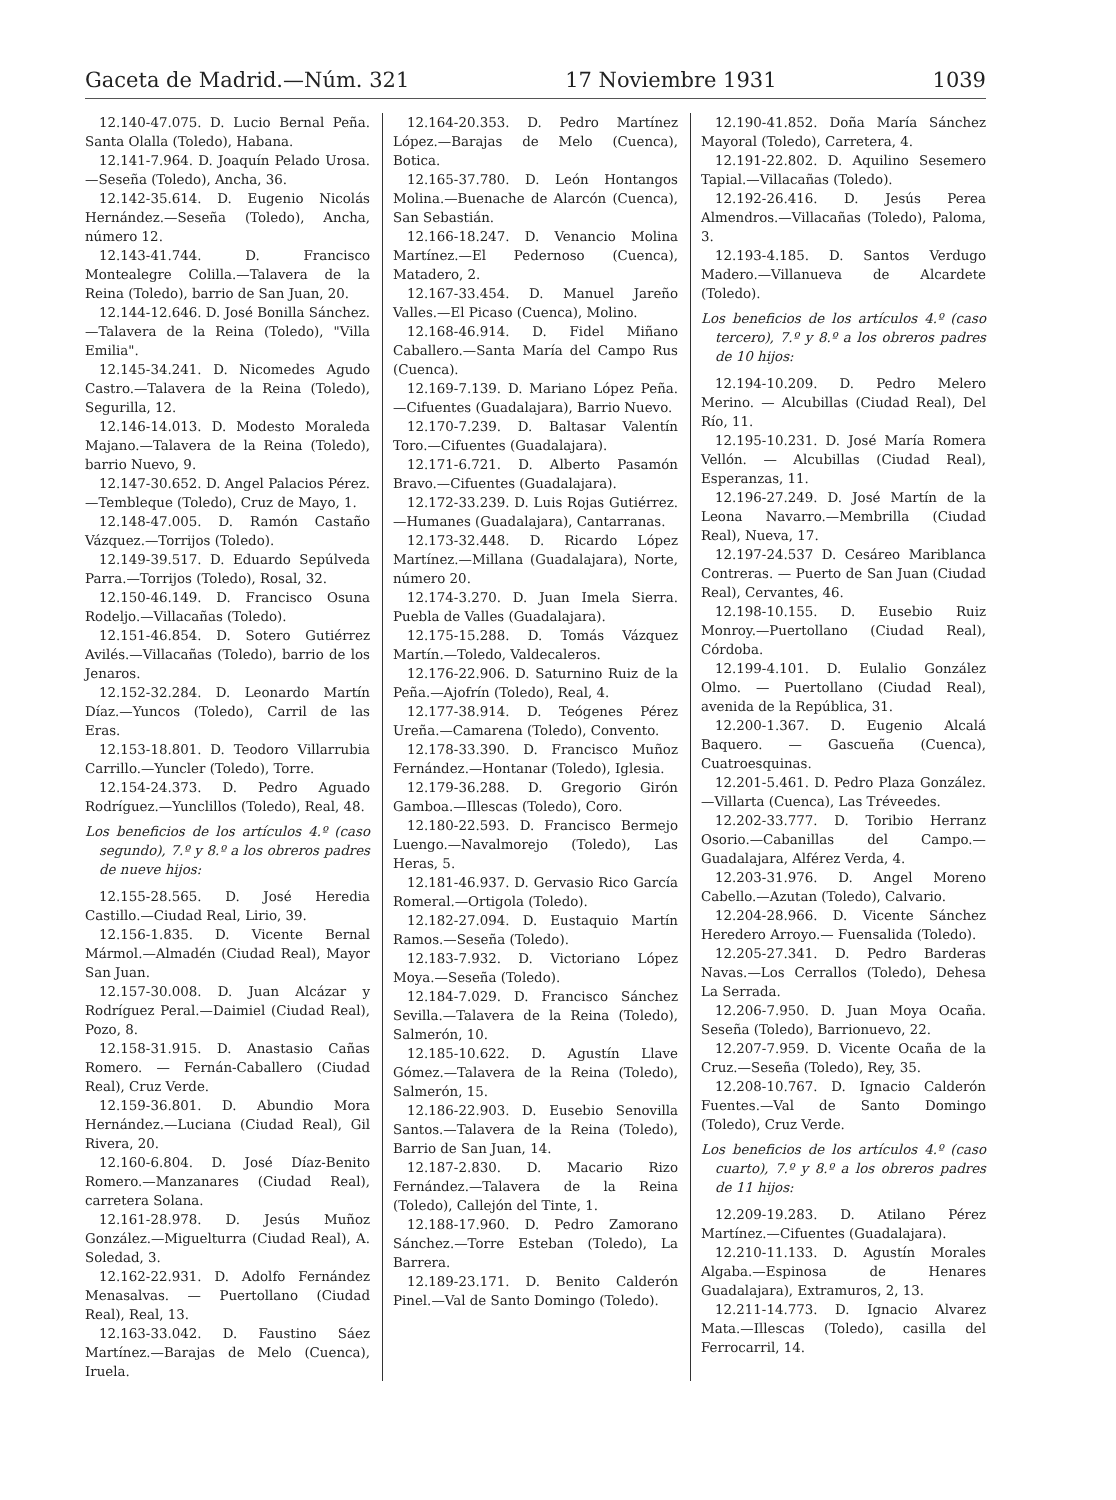Gaceta de Madrid.—Núm. 321 17 Noviembre 1931 1039
12.140-47.075. D. Lucio Bernal Peña. Santa Olalla (Toledo), Habana.
12.141-7.964. D. Joaquín Pelado Urosa.—Seseña (Toledo), Ancha, 36.
12.142-35.614. D. Eugenio Nicolás Hernández.—Seseña (Toledo), Ancha, número 12.
12.143-41.744. D. Francisco Montealegre Colilla.—Talavera de la Reina (Toledo), barrio de San Juan, 20.
12.144-12.646. D. José Bonilla Sánchez.—Talavera de la Reina (Toledo), "Villa Emilia".
12.145-34.241. D. Nicomedes Agudo Castro.—Talavera de la Reina (Toledo), Segurilla, 12.
12.146-14.013. D. Modesto Moraleda Majano.—Talavera de la Reina (Toledo), barrio Nuevo, 9.
12.147-30.652. D. Angel Palacios Pérez.—Tembleque (Toledo), Cruz de Mayo, 1.
12.148-47.005. D. Ramón Castaño Vázquez.—Torrijos (Toledo).
12.149-39.517. D. Eduardo Sepúlveda Parra.—Torrijos (Toledo), Rosal, 32.
12.150-46.149. D. Francisco Osuna Rodeljo.—Villacañas (Toledo).
12.151-46.854. D. Sotero Gutiérrez Avilés.—Villacañas (Toledo), barrio de los Jenaros.
12.152-32.284. D. Leonardo Martín Díaz.—Yuncos (Toledo), Carril de las Eras.
12.153-18.801. D. Teodoro Villarrubia Carrillo.—Yuncler (Toledo), Torre.
12.154-24.373. D. Pedro Aguado Rodríguez.—Yunclillos (Toledo), Real, 48.
Los beneficios de los artículos 4.º (caso segundo), 7.º y 8.º a los obreros padres de nueve hijos:
12.155-28.565. D. José Heredia Castillo.—Ciudad Real, Lirio, 39.
12.156-1.835. D. Vicente Bernal Mármol.—Almadén (Ciudad Real), Mayor San Juan.
12.157-30.008. D. Juan Alcázar y Rodríguez Peral.—Daimiel (Ciudad Real), Pozo, 8.
12.158-31.915. D. Anastasio Cañas Romero. — Fernán-Caballero (Ciudad Real), Cruz Verde.
12.159-36.801. D. Abundio Mora Hernández.—Luciana (Ciudad Real), Gil Rivera, 20.
12.160-6.804. D. José Díaz-Benito Romero.—Manzanares (Ciudad Real), carretera Solana.
12.161-28.978. D. Jesús Muñoz González.—Miguelturra (Ciudad Real), A. Soledad, 3.
12.162-22.931. D. Adolfo Fernández Menasalvas. — Puertollano (Ciudad Real), Real, 13.
12.163-33.042. D. Faustino Sáez Martínez.—Barajas de Melo (Cuenca), Iruela.
12.164-20.353. D. Pedro Martínez López.—Barajas de Melo (Cuenca), Botica.
12.165-37.780. D. León Hontangos Molina.—Buenache de Alarcón (Cuenca), San Sebastián.
12.166-18.247. D. Venancio Molina Martínez.—El Pedernoso (Cuenca), Matadero, 2.
12.167-33.454. D. Manuel Jareño Valles.—El Picaso (Cuenca), Molino.
12.168-46.914. D. Fidel Miñano Caballero.—Santa María del Campo Rus (Cuenca).
12.169-7.139. D. Mariano López Peña.—Cifuentes (Guadalajara), Barrio Nuevo.
12.170-7.239. D. Baltasar Valentín Toro.—Cifuentes (Guadalajara).
12.171-6.721. D. Alberto Pasamón Bravo.—Cifuentes (Guadalajara).
12.172-33.239. D. Luis Rojas Gutiérrez.—Humanes (Guadalajara), Cantarranas.
12.173-32.448. D. Ricardo López Martínez.—Millana (Guadalajara), Norte, número 20.
12.174-3.270. D. Juan Imela Sierra. Puebla de Valles (Guadalajara).
12.175-15.288. D. Tomás Vázquez Martín.—Toledo, Valdecaleros.
12.176-22.906. D. Saturnino Ruiz de la Peña.—Ajofrín (Toledo), Real, 4.
12.177-38.914. D. Teógenes Pérez Ureña.—Camarena (Toledo), Convento.
12.178-33.390. D. Francisco Muñoz Fernández.—Hontanar (Toledo), Iglesia.
12.179-36.288. D. Gregorio Girón Gamboa.—Illescas (Toledo), Coro.
12.180-22.593. D. Francisco Bermejo Luengo.—Navalmorejo (Toledo), Las Heras, 5.
12.181-46.937. D. Gervasio Rico García Romeral.—Ortigola (Toledo).
12.182-27.094. D. Eustaquio Martín Ramos.—Seseña (Toledo).
12.183-7.932. D. Victoriano López Moya.—Seseña (Toledo).
12.184-7.029. D. Francisco Sánchez Sevilla.—Talavera de la Reina (Toledo), Salmerón, 10.
12.185-10.622. D. Agustín Llave Gómez.—Talavera de la Reina (Toledo), Salmerón, 15.
12.186-22.903. D. Eusebio Senovilla Santos.—Talavera de la Reina (Toledo), Barrio de San Juan, 14.
12.187-2.830. D. Macario Rizo Fernández.—Talavera de la Reina (Toledo), Callejón del Tinte, 1.
12.188-17.960. D. Pedro Zamorano Sánchez.—Torre Esteban (Toledo), La Barrera.
12.189-23.171. D. Benito Calderón Pinel.—Val de Santo Domingo (Toledo).
12.190-41.852. Doña María Sánchez Mayoral (Toledo), Carretera, 4.
12.191-22.802. D. Aquilino Sesemero Tapial.—Villacañas (Toledo).
12.192-26.416. D. Jesús Perea Almendros.—Villacañas (Toledo), Paloma, 3.
12.193-4.185. D. Santos Verdugo Madero.—Villanueva de Alcardete (Toledo).
Los beneficios de los artículos 4.º (caso tercero), 7.º y 8.º a los obreros padres de 10 hijos:
12.194-10.209. D. Pedro Melero Merino. — Alcubillas (Ciudad Real), Del Río, 11.
12.195-10.231. D. José María Romera Vellón. — Alcubillas (Ciudad Real), Esperanzas, 11.
12.196-27.249. D. José Martín de la Leona Navarro.—Membrilla (Ciudad Real), Nueva, 17.
12.197-24.537 D. Cesáreo Mariblanca Contreras. — Puerto de San Juan (Ciudad Real), Cervantes, 46.
12.198-10.155. D. Eusebio Ruiz Monroy.—Puertollano (Ciudad Real), Córdoba.
12.199-4.101. D. Eulalio González Olmo. — Puertollano (Ciudad Real), avenida de la República, 31.
12.200-1.367. D. Eugenio Alcalá Baquero. — Gascueña (Cuenca), Cuatroesquinas.
12.201-5.461. D. Pedro Plaza González.—Villarta (Cuenca), Las Tréveedes.
12.202-33.777. D. Toribio Herranz Osorio.—Cabanillas del Campo.—Guadalajara, Alférez Verda, 4.
12.203-31.976. D. Angel Moreno Cabello.—Azutan (Toledo), Calvario.
12.204-28.966. D. Vicente Sánchez Heredero Arroyo.— Fuensalida (Toledo).
12.205-27.341. D. Pedro Barderas Navas.—Los Cerrallos (Toledo), Dehesa La Serrada.
12.206-7.950. D. Juan Moya Ocaña. Seseña (Toledo), Barrionuevo, 22.
12.207-7.959. D. Vicente Ocaña de la Cruz.—Seseña (Toledo), Rey, 35.
12.208-10.767. D. Ignacio Calderón Fuentes.—Val de Santo Domingo (Toledo), Cruz Verde.
Los beneficios de los artículos 4.º (caso cuarto), 7.º y 8.º a los obreros padres de 11 hijos:
12.209-19.283. D. Atilano Pérez Martínez.—Cifuentes (Guadalajara).
12.210-11.133. D. Agustín Morales Algaba.—Espinosa de Henares Guadalajara), Extramuros, 2, 13.
12.211-14.773. D. Ignacio Alvarez Mata.—Illescas (Toledo), casilla del Ferrocarril, 14.